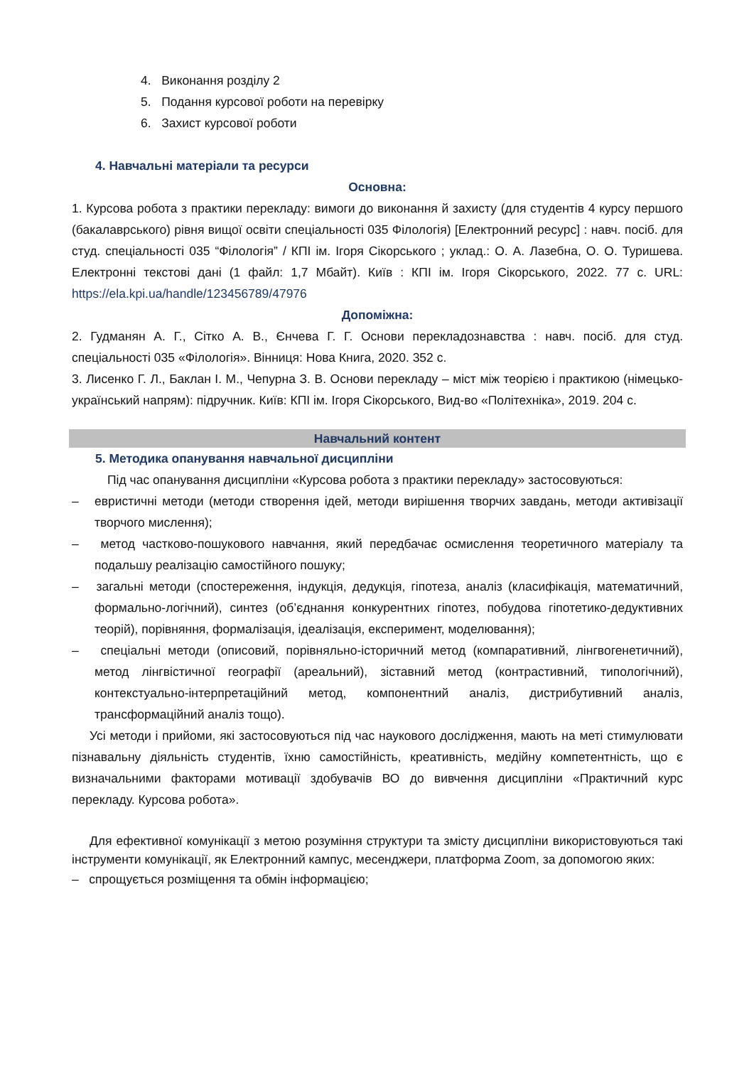4. Виконання розділу 2
5. Подання курсової роботи на перевірку
6. Захист курсової роботи
4. Навчальні матеріали та ресурси
Основна:
1. Курсова робота з практики перекладу: вимоги до виконання й захисту (для студентів 4 курсу першого (бакалаврського) рівня вищої освіти спеціальності 035 Філологія) [Електронний ресурс] : навч. посіб. для студ. спеціальності 035 “Філологія” / КПІ ім. Ігоря Сікорського ; уклад.: О. А. Лазебна, О. О. Туришева. Електронні текстові дані (1 файл: 1,7 Мбайт). Київ : КПІ ім. Ігоря Сікорського, 2022. 77 с. URL: https://ela.kpi.ua/handle/123456789/47976
Допоміжна:
2. Гудманян А. Г., Сітко А. В., Єнчева Г. Г. Основи перекладознавства : навч. посіб. для студ. спеціальності 035 «Філологія». Вінниця: Нова Книга, 2020. 352 с.
3. Лисенко Г. Л., Баклан І. М., Чепурна З. В. Основи перекладу – міст між теорією і практикою (німецько-український напрям): підручник. Київ: КПІ ім. Ігоря Сікорського, Вид-во «Політехніка», 2019. 204 с.
Навчальний контент
5. Методика опанування навчальної дисципліни
Під час опанування дисципліни «Курсова робота з практики перекладу» застосовуються:
– евристичні методи (методи створення ідей, методи вирішення творчих завдань, методи активізації творчого мислення);
– метод частково-пошукового навчання, який передбачає осмислення теоретичного матеріалу та подальшу реалізацію самостійного пошуку;
– загальні методи (спостереження, індукція, дедукція, гіпотеза, аналіз (класифікація, математичний, формально-логічний), синтез (об’єднання конкурентних гіпотез, побудова гіпотетико-дедуктивних теорій), порівняння, формалізація, ідеалізація, експеримент, моделювання);
– спеціальні методи (описовий, порівняльно-історичний метод (компаративний, лінгвогенетичний), метод лінгвістичної географії (ареальний), зіставний метод (контрастивний, типологічний), контекстуально-інтерпретаційний метод, компонентний аналіз, дистрибутивний аналіз, трансформаційний аналіз тощо).
Усі методи і прийоми, які застосовуються під час наукового дослідження, мають на меті стимулювати пізнавальну діяльність студентів, їхню самостійність, креативність, медійну компетентність, що є визначальними факторами мотивації здобувачів ВО до вивчення дисципліни «Практичний курс перекладу. Курсова робота».
Для ефективної комунікації з метою розуміння структури та змісту дисципліни використовуються такі інструменти комунікації, як Електронний кампус, месенджери, платформа Zoom, за допомогою яких:
– спрощується розміщення та обмін інформацією;